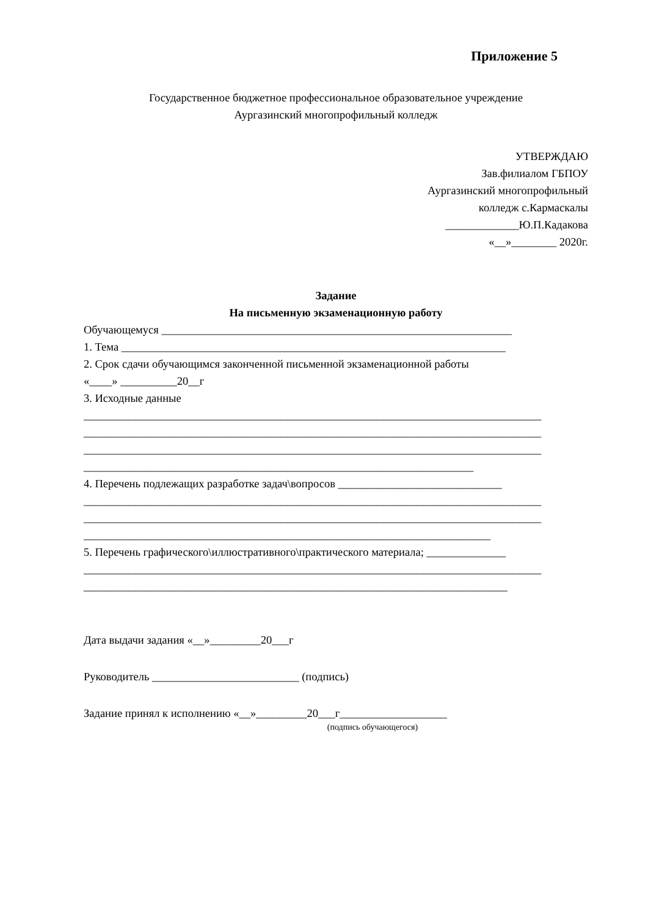Приложение 5
Государственное бюджетное профессиональное образовательное учреждение
Аургазинский многопрофильный колледж
УТВЕРЖДАЮ
Зав.филиалом ГБПОУ
Аургазинский многопрофильный
колледж с.Кармаскалы
_____________Ю.П.Кадакова
«__»________ 2020г.
Задание
На письменную экзаменационную работу
Обучающемуся ______________________________________________________________
1. Тема ____________________________________________________________________
2. Срок сдачи обучающимся законченной письменной экзаменационной работы
«____» __________20__г
3. Исходные данные
_________________________________________________________________________________
_________________________________________________________________________________
_________________________________________________________________________________
_____________________________________________________________________
4. Перечень подлежащих разработке задач\вопросов _____________________________
_________________________________________________________________________________
_________________________________________________________________________________
________________________________________________________________________
5. Перечень графического\иллюстративного\практического материала; ______________
_________________________________________________________________________________
___________________________________________________________________________
Дата выдачи задания «__»_________20___г
Руководитель __________________________ (подпись)
Задание принял к исполнению «__»_________20___г___________________
(подпись обучающегося)